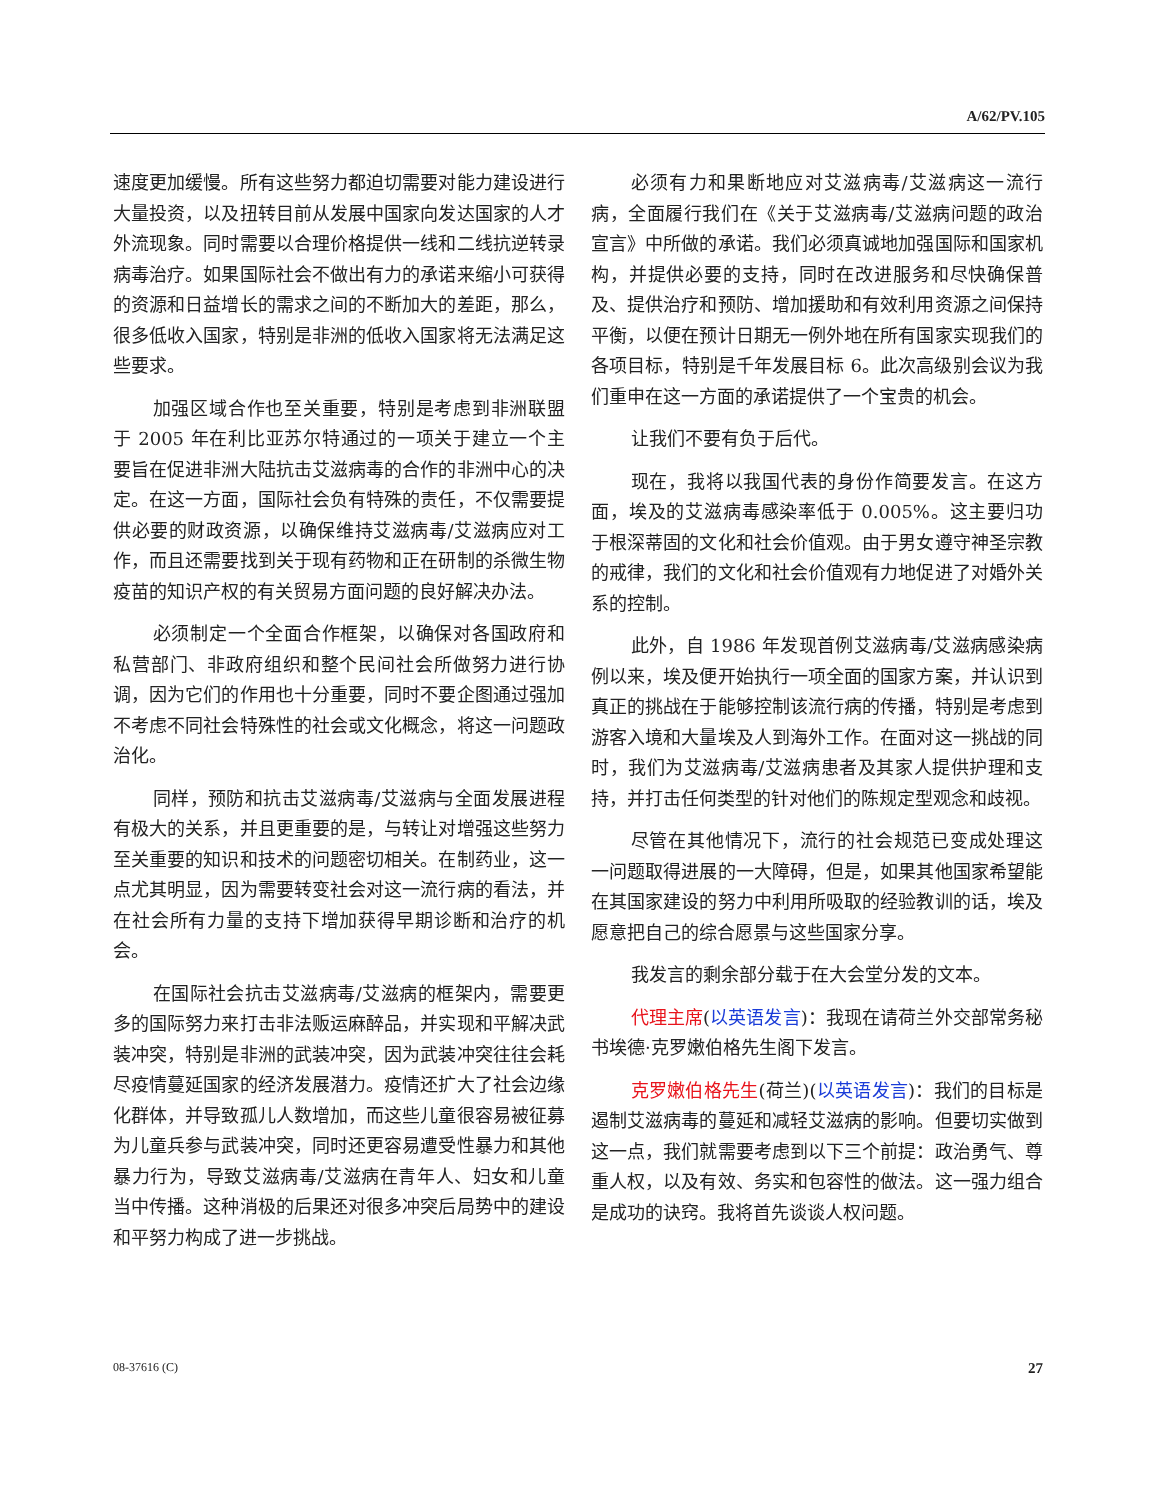A/62/PV.105
速度更加缓慢。所有这些努力都迫切需要对能力建设进行大量投资，以及扭转目前从发展中国家向发达国家的人才外流现象。同时需要以合理价格提供一线和二线抗逆转录病毒治疗。如果国际社会不做出有力的承诺来缩小可获得的资源和日益增长的需求之间的不断加大的差距，那么，很多低收入国家，特别是非洲的低收入国家将无法满足这些要求。
加强区域合作也至关重要，特别是考虑到非洲联盟于 2005 年在利比亚苏尔特通过的一项关于建立一个主要旨在促进非洲大陆抗击艾滋病毒的合作的非洲中心的决定。在这一方面，国际社会负有特殊的责任，不仅需要提供必要的财政资源，以确保维持艾滋病毒/艾滋病应对工作，而且还需要找到关于现有药物和正在研制的杀微生物疫苗的知识产权的有关贸易方面问题的良好解决办法。
必须制定一个全面合作框架，以确保对各国政府和私营部门、非政府组织和整个民间社会所做努力进行协调，因为它们的作用也十分重要，同时不要企图通过强加不考虑不同社会特殊性的社会或文化概念，将这一问题政治化。
同样，预防和抗击艾滋病毒/艾滋病与全面发展进程有极大的关系，并且更重要的是，与转让对增强这些努力至关重要的知识和技术的问题密切相关。在制药业，这一点尤其明显，因为需要转变社会对这一流行病的看法，并在社会所有力量的支持下增加获得早期诊断和治疗的机会。
在国际社会抗击艾滋病毒/艾滋病的框架内，需要更多的国际努力来打击非法贩运麻醉品，并实现和平解决武装冲突，特别是非洲的武装冲突，因为武装冲突往往会耗尽疫情蔓延国家的经济发展潜力。疫情还扩大了社会边缘化群体，并导致孤儿人数增加，而这些儿童很容易被征募为儿童兵参与武装冲突，同时还更容易遭受性暴力和其他暴力行为，导致艾滋病毒/艾滋病在青年人、妇女和儿童当中传播。这种消极的后果还对很多冲突后局势中的建设和平努力构成了进一步挑战。
必须有力和果断地应对艾滋病毒/艾滋病这一流行病，全面履行我们在《关于艾滋病毒/艾滋病问题的政治宣言》中所做的承诺。我们必须真诚地加强国际和国家机构，并提供必要的支持，同时在改进服务和尽快确保普及、提供治疗和预防、增加援助和有效利用资源之间保持平衡，以便在预计日期无一例外地在所有国家实现我们的各项目标，特别是千年发展目标 6。此次高级别会议为我们重申在这一方面的承诺提供了一个宝贵的机会。
让我们不要有负于后代。
现在，我将以我国代表的身份作简要发言。在这方面，埃及的艾滋病毒感染率低于 0.005%。这主要归功于根深蒂固的文化和社会价值观。由于男女遵守神圣宗教的戒律，我们的文化和社会价值观有力地促进了对婚外关系的控制。
此外，自 1986 年发现首例艾滋病毒/艾滋病感染病例以来，埃及便开始执行一项全面的国家方案，并认识到真正的挑战在于能够控制该流行病的传播，特别是考虑到游客入境和大量埃及人到海外工作。在面对这一挑战的同时，我们为艾滋病毒/艾滋病患者及其家人提供护理和支持，并打击任何类型的针对他们的陈规定型观念和歧视。
尽管在其他情况下，流行的社会规范已变成处理这一问题取得进展的一大障碍，但是，如果其他国家希望能在其国家建设的努力中利用所吸取的经验教训的话，埃及愿意把自己的综合愿景与这些国家分享。
我发言的剩余部分载于在大会堂分发的文本。
代理主席(以英语发言)：我现在请荷兰外交部常务秘书埃德·克罗嫩伯格先生阁下发言。
克罗嫩伯格先生(荷兰)(以英语发言)：我们的目标是遏制艾滋病毒的蔓延和减轻艾滋病的影响。但要切实做到这一点，我们就需要考虑到以下三个前提：政治勇气、尊重人权，以及有效、务实和包容性的做法。这一强力组合是成功的诀窍。我将首先谈谈人权问题。
08-37616 (C) 27